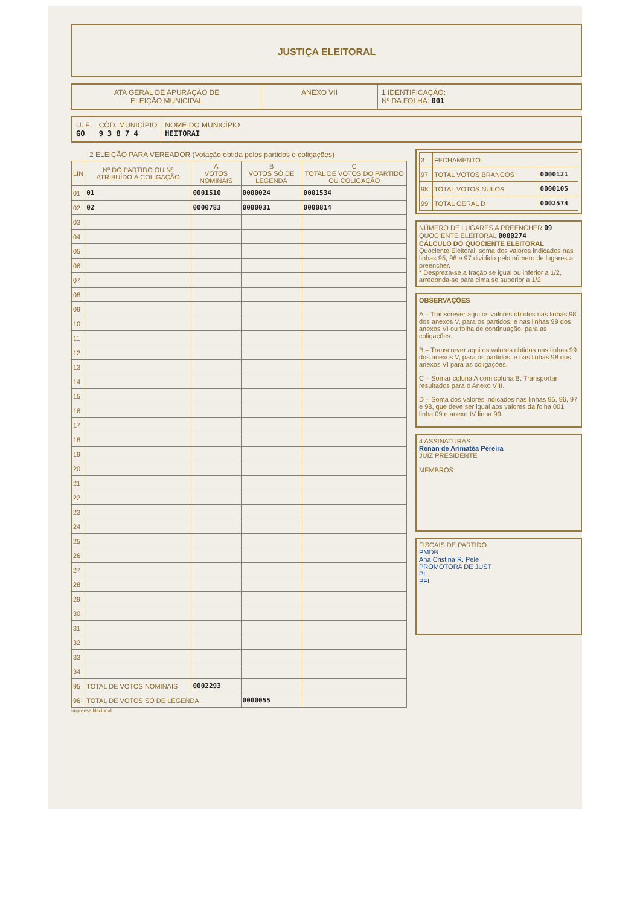JUSTIÇA ELEITORAL
ATA GERAL DE APURAÇÃO DE
ELEIÇÃO MUNICIPAL
ANEXO VII 1 IDENTIFICAÇÃO:
Nº DA FOLHA: 001
U. F.
GO
CÓD. MUNICÍPIO
9 3 8 7 4
NOME DO MUNICÍPIO
HEITORAI
2 ELEIÇÃO PARA VEREADOR (Votação obtida pelos partidos e coligações)
| LIN | Nº DO PARTIDO OU Nº ATRIBUÍDO À COLIGAÇÃO | A VOTOS NOMINAIS | B VOTOS SÓ DE LEGENDA | C TOTAL DE VOTOS DO PARTIDO OU COLIGAÇÃO |
| --- | --- | --- | --- | --- |
| 01 | 01 | 0001510 | 0000024 | 0001534 |
| 02 | 02 | 0000783 | 0000031 | 0000814 |
| 03 | | | | |
| 04 | | | | |
| 05 | | | | |
| 06 | | | | |
| 07 | | | | |
| 08 | | | | |
| 09 | | | | |
| 10 | | | | |
| 11 | | | | |
| 12 | | | | |
| 13 | | | | |
| 14 | | | | |
| 15 | | | | |
| 16 | | | | |
| 17 | | | | |
| 18 | | | | |
| 19 | | | | |
| 20 | | | | |
| 21 | | | | |
| 22 | | | | |
| 23 | | | | |
| 24 | | | | |
| 25 | | | | |
| 26 | | | | |
| 27 | | | | |
| 28 | | | | |
| 29 | | | | |
| 30 | | | | |
| 31 | | | | |
| 32 | | | | |
| 33 | | | | |
| 34 | | | | |
| 95 | TOTAL DE VOTOS NOMINAIS | 0002293 | | |
| 96 | TOTAL DE VOTOS SÓ DE LEGENDA | | 0000055 | |
Imprensa Nacional
| 3 | FECHAMENTO | |
| 97 | TOTAL VOTOS BRANCOS | 0000121 |
| 98 | TOTAL VOTOS NULOS | 0000105 |
| 99 | TOTAL GERAL D | 0002574 |
NÚMERO DE LUGARES A PREENCHER 09
QUOCIENTE ELEITORAL 0000274
CÁLCULO DO QUOCIENTE ELEITORAL
Quociente Eleitoral: soma dos valores indicados nas linhas 95, 96 e 97 dividido pelo número de lugares a preencher.
* Despreza-se a fração se igual ou inferior a 1/2, arredonda-se para cima se superior a 1/2
OBSERVAÇÕES
A – Transcrever aqui os valores obtidos nas linhas 98 dos anexos V, para os partidos, e nas linhas 99 dos anexos VI ou folha de continuação, para as coligações.
B – Transcrever aqui os valores obtidos nas linhas 99 dos anexos V, para os partidos, e nas linhas 98 dos anexos VI para as coligações.
C – Somar coluna A com coluna B. Transportar resultados para o Anexo VIII.
D – Soma dos valores indicados nas linhas 95, 96, 97 e 98, que deve ser igual aos valores da folha 001 linha 09 e anexo IV linha 99.
4 ASSINATURAS
Renan de Arimatéa Pereira
JUIZ PRESIDENTE
MEMBROS:
FISCAIS DE PARTIDO
PMDB
Ana Cristina R. Pele
PROMOTORA DE JUST
PL
PFL